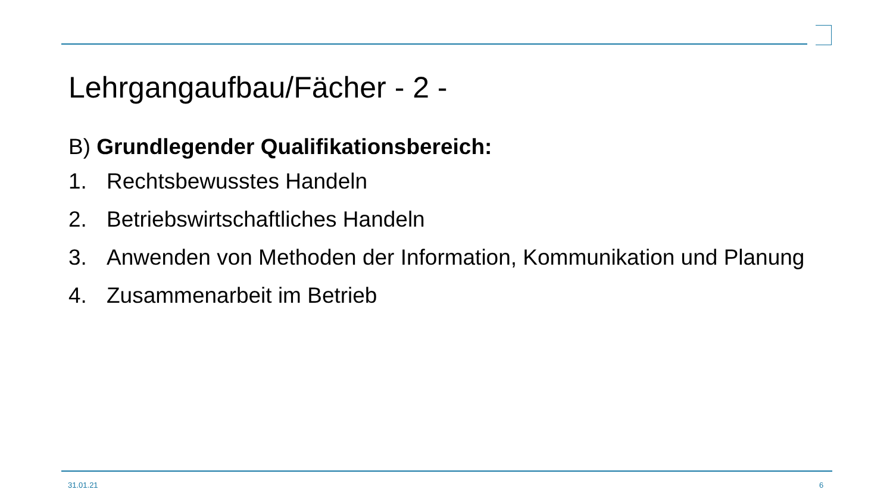Lehrgangaufbau/Fächer - 2 -
B) Grundlegender Qualifikationsbereich:
1. Rechtsbewusstes Handeln
2. Betriebswirtschaftliches Handeln
3. Anwenden von Methoden der Information, Kommunikation und Planung
4. Zusammenarbeit im Betrieb
31.01.21 6